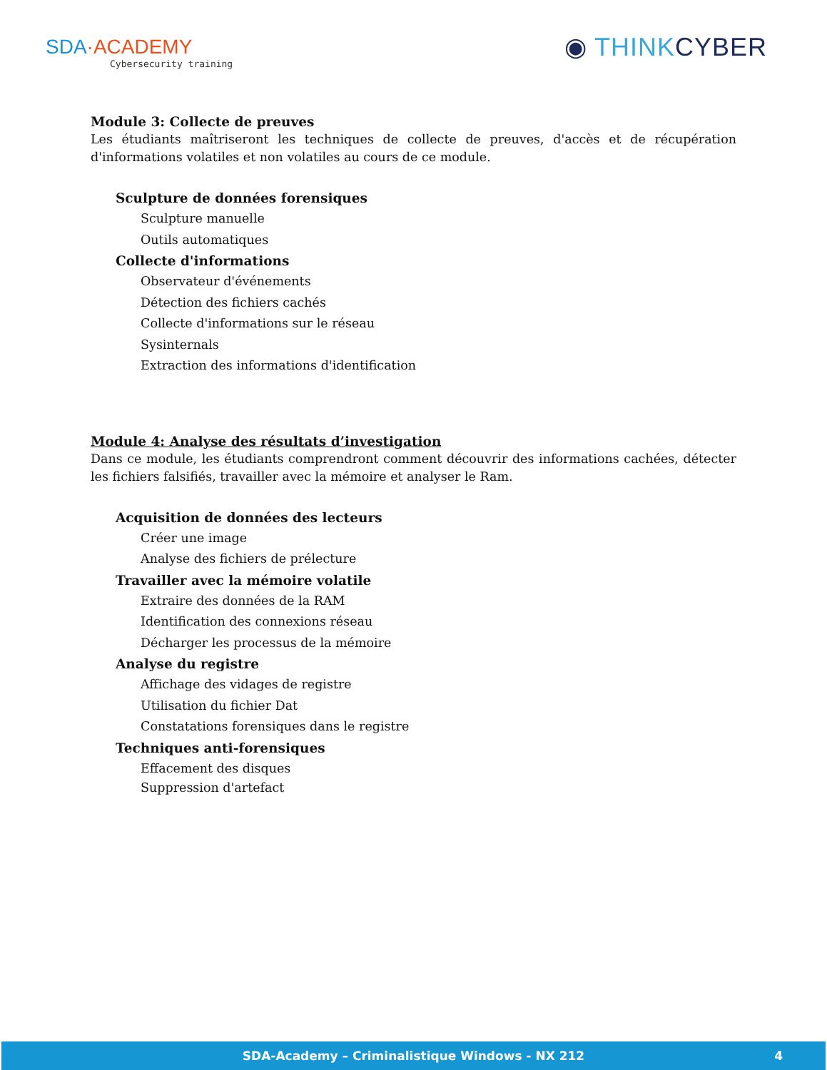SDA·ACADEMY
Cybersecurity training
◉ THINKCYBER
Module 3: Collecte de preuves
Les étudiants maîtriseront les techniques de collecte de preuves, d'accès et de récupération d'informations volatiles et non volatiles au cours de ce module.
Sculpture de données forensiques
Sculpture manuelle
Outils automatiques
Collecte d'informations
Observateur d'événements
Détection des fichiers cachés
Collecte d'informations sur le réseau
Sysinternals
Extraction des informations d'identification
Module 4: Analyse des résultats d’investigation
Dans ce module, les étudiants comprendront comment découvrir des informations cachées, détecter les fichiers falsifiés, travailler avec la mémoire et analyser le Ram.
Acquisition de données des lecteurs
Créer une image
Analyse des fichiers de prélecture
Travailler avec la mémoire volatile
Extraire des données de la RAM
Identification des connexions réseau
Décharger les processus de la mémoire
Analyse du registre
Affichage des vidages de registre
Utilisation du fichier Dat
Constatations forensiques dans le registre
Techniques anti-forensiques
Effacement des disques
Suppression d'artefact
SDA-Academy – Criminalistique Windows - NX 212 4